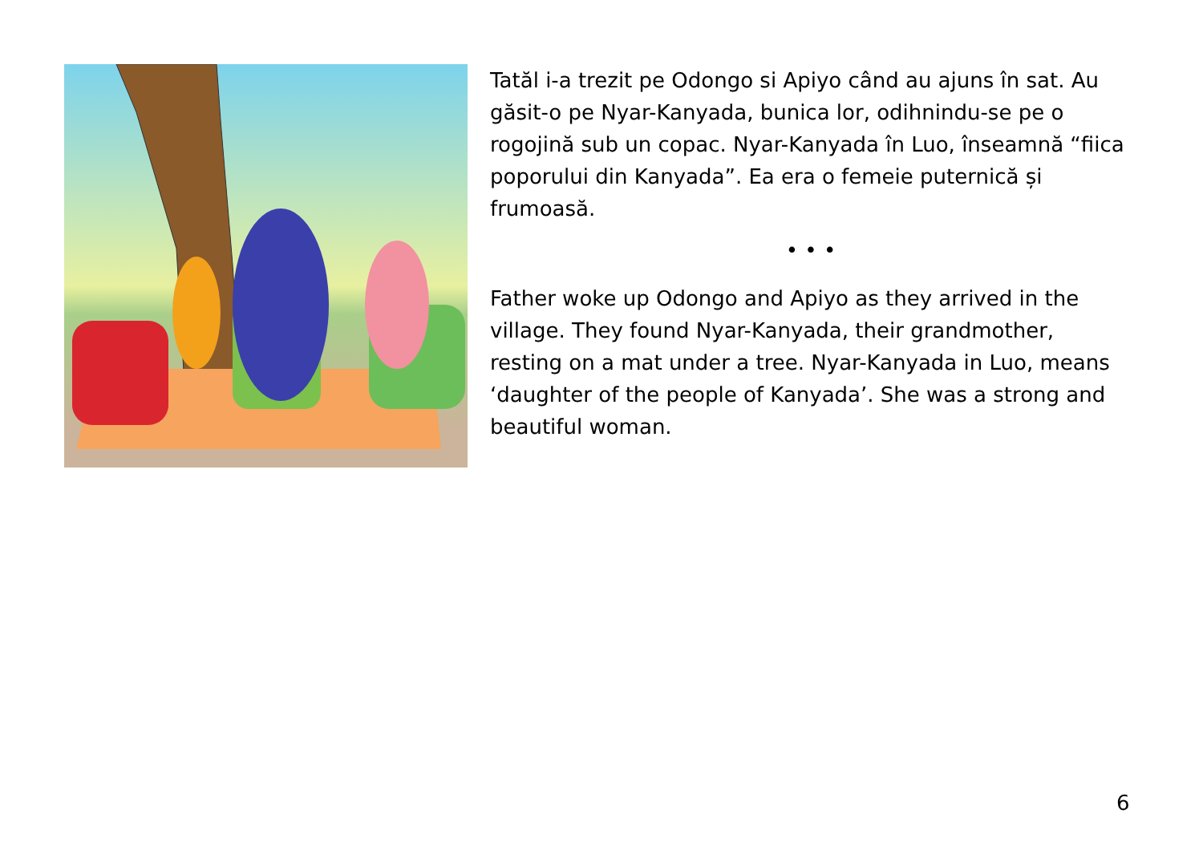Tatăl i-a trezit pe Odongo si Apiyo când au ajuns în sat. Au găsit-o pe Nyar-Kanyada, bunica lor, odihnindu-se pe o rogojină sub un copac. Nyar-Kanyada în Luo, înseamnă “fiica poporului din Kanyada”. Ea era o femeie puternică și frumoasă.
• • •
Father woke up Odongo and Apiyo as they arrived in the village. They found Nyar-Kanyada, their grandmother, resting on a mat under a tree. Nyar-Kanyada in Luo, means ‘daughter of the people of Kanyada’. She was a strong and beautiful woman.
6